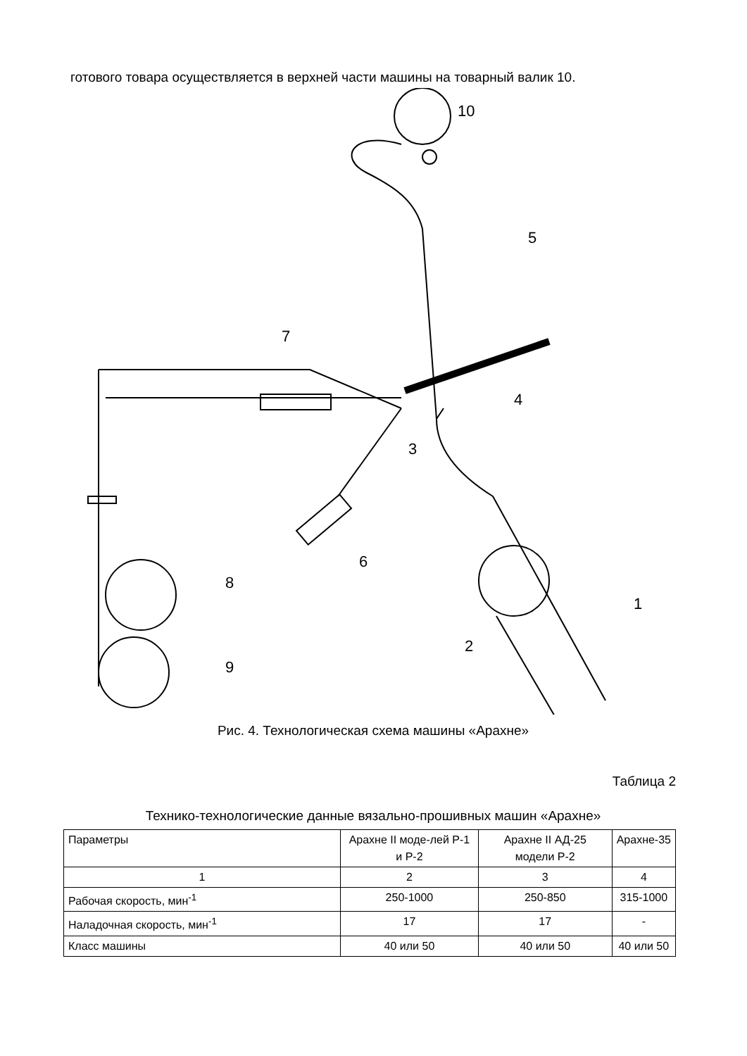готового товара осуществляется в верхней части машины на товарный валик 10.
10
5
4
7
3
6
8
9
1
2
Рис. 4. Технологическая схема машины «Арахне»
Таблица 2
Технико-технологические данные вязально-прошивных машин «Арахне»
| Параметры | Арахне II моде-лей Р-1 и Р-2 | Арахне II АД-25 модели Р-2 | Арахне-35 |
| 1 | 2 | 3 | 4 |
| Рабочая скорость, мин<sup>-1</sup> | 250-1000 | 250-850 | 315-1000 |
| Наладочная скорость, мин<sup>-1</sup> | 17 | 17 | - |
| Класс машины | 40 или 50 | 40 или 50 | 40 или 50 |